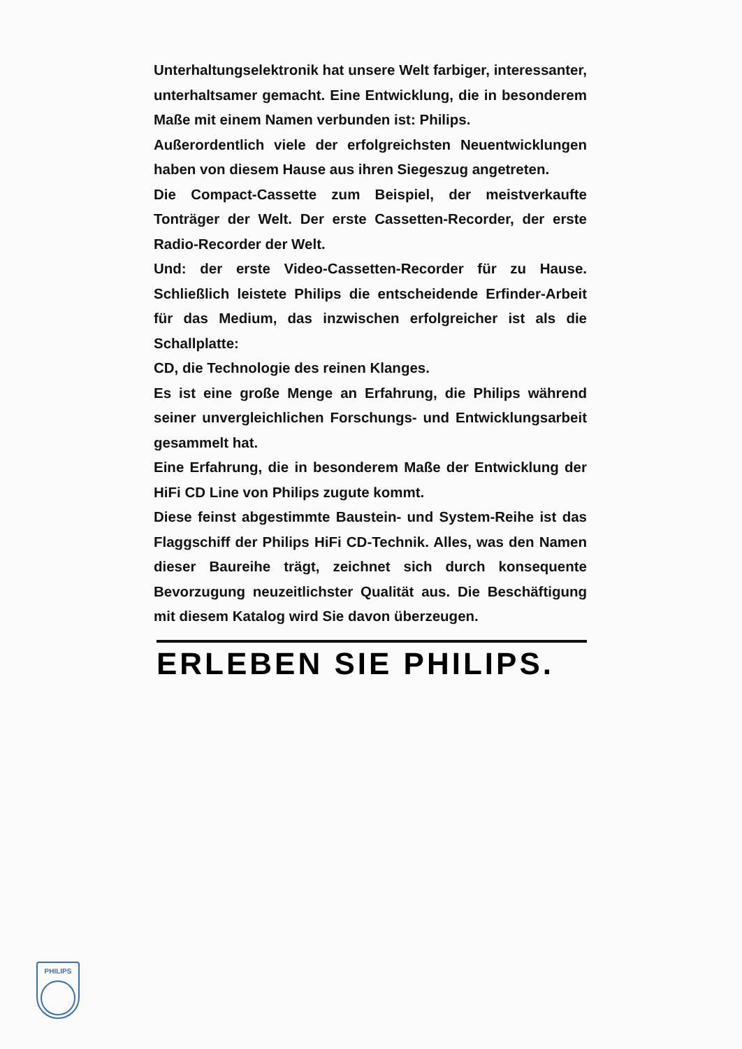Unterhaltungselektronik hat unsere Welt farbiger, interessanter, unterhaltsamer gemacht. Eine Entwicklung, die in besonderem Maße mit einem Namen verbunden ist: Philips.
Außerordentlich viele der erfolgreichsten Neuentwicklungen haben von diesem Hause aus ihren Siegeszug angetreten.
Die Compact-Cassette zum Beispiel, der meistverkaufte Tonträger der Welt. Der erste Cassetten-Recorder, der erste Radio-Recorder der Welt.
Und: der erste Video-Cassetten-Recorder für zu Hause. Schließlich leistete Philips die entscheidende Erfinder-Arbeit für das Medium, das inzwischen erfolgreicher ist als die Schallplatte:
CD, die Technologie des reinen Klanges.
Es ist eine große Menge an Erfahrung, die Philips während seiner unvergleichlichen Forschungs- und Entwicklungsarbeit gesammelt hat.
Eine Erfahrung, die in besonderem Maße der Entwicklung der HiFi CD Line von Philips zugute kommt.
Diese feinst abgestimmte Baustein- und System-Reihe ist das Flaggschiff der Philips HiFi CD-Technik. Alles, was den Namen dieser Baureihe trägt, zeichnet sich durch konsequente Bevorzugung neuzeitlichster Qualität aus. Die Beschäftigung mit diesem Katalog wird Sie davon überzeugen.
ERLEBEN SIE PHILIPS.
PHILIPS